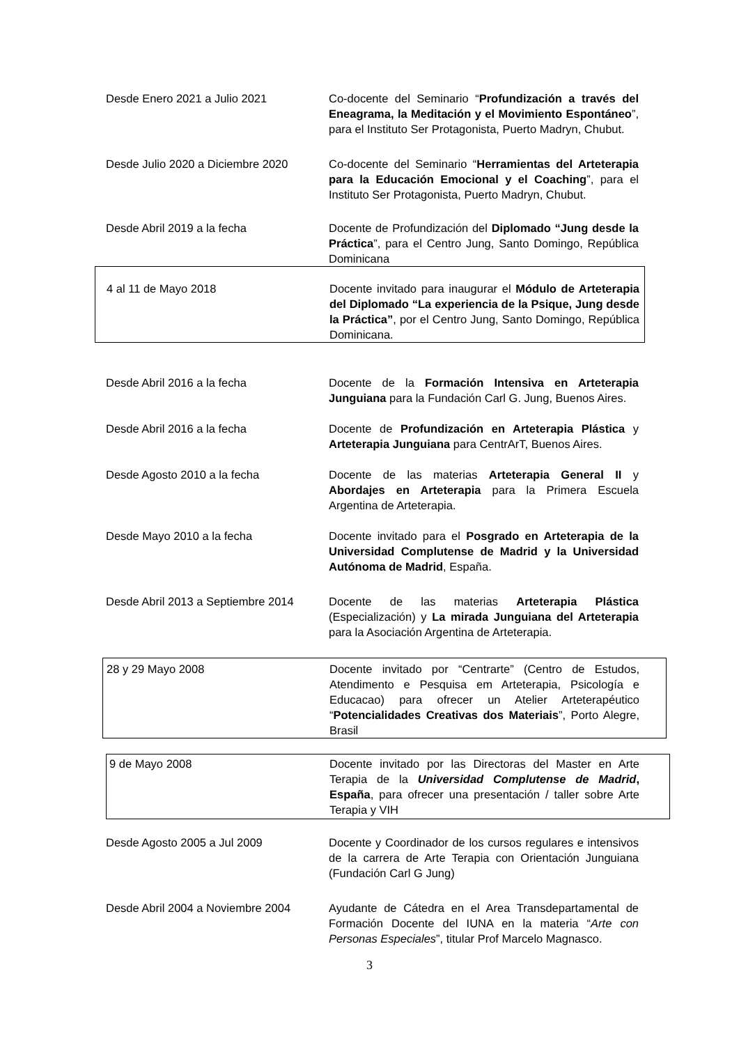Desde Enero 2021 a Julio 2021 Co-docente del Seminario “Profundización a través del Eneagrama, la Meditación y el Movimiento Espontáneo”, para el Instituto Ser Protagonista, Puerto Madryn, Chubut.
Desde Julio 2020 a Diciembre 2020
Co-docente del Seminario “Herramientas del Arteterapia para la Educación Emocional y el Coaching”, para el Instituto Ser Protagonista, Puerto Madryn, Chubut.
Desde Abril 2019 a la fecha Docente de Profundización del Diplomado “Jung desde la Práctica”, para el Centro Jung, Santo Domingo, República Dominicana
4 al 11 de Mayo 2018 Docente invitado para inaugurar el Módulo de Arteterapia del Diplomado “La experiencia de la Psique, Jung desde la Práctica”, por el Centro Jung, Santo Domingo, República Dominicana.
Desde Abril 2016 a la fecha Docente de la Formación Intensiva en Arteterapia Junguiana para la Fundación Carl G. Jung, Buenos Aires.
Desde Abril 2016 a la fecha Docente de Profundización en Arteterapia Plástica y Arteterapia Junguiana para CentrArT, Buenos Aires.
Desde Agosto 2010 a la fecha Docente de las materias Arteterapia General II y Abordajes en Arteterapia para la Primera Escuela Argentina de Arteterapia.
Desde Mayo 2010 a la fecha Docente invitado para el Posgrado en Arteterapia de la Universidad Complutense de Madrid y la Universidad Autónoma de Madrid, España.
Desde Abril 2013 a Septiembre 2014
Docente de las materias Arteterapia Plástica (Especialización) y La mirada Junguiana del Arteterapia para la Asociación Argentina de Arteterapia.
28 y 29 Mayo 2008 Docente invitado por “Centrarte” (Centro de Estudos, Atendimento e Pesquisa em Arteterapia, Psicología e Educacao) para ofrecer un Atelier Arteterapéutico “Potencialidades Creativas dos Materiais”, Porto Alegre, Brasil
9 de Mayo 2008 Docente invitado por las Directoras del Master en Arte Terapia de la Universidad Complutense de Madrid, España, para ofrecer una presentación / taller sobre Arte Terapia y VIH
Desde Agosto 2005 a Jul 2009 Docente y Coordinador de los cursos regulares e intensivos de la carrera de Arte Terapia con Orientación Junguiana (Fundación Carl G Jung)
Desde Abril 2004 a Noviembre 2004
Ayudante de Cátedra en el Area Transdepartamental de Formación Docente del IUNA en la materia “Arte con Personas Especiales”, titular Prof Marcelo Magnasco.
3